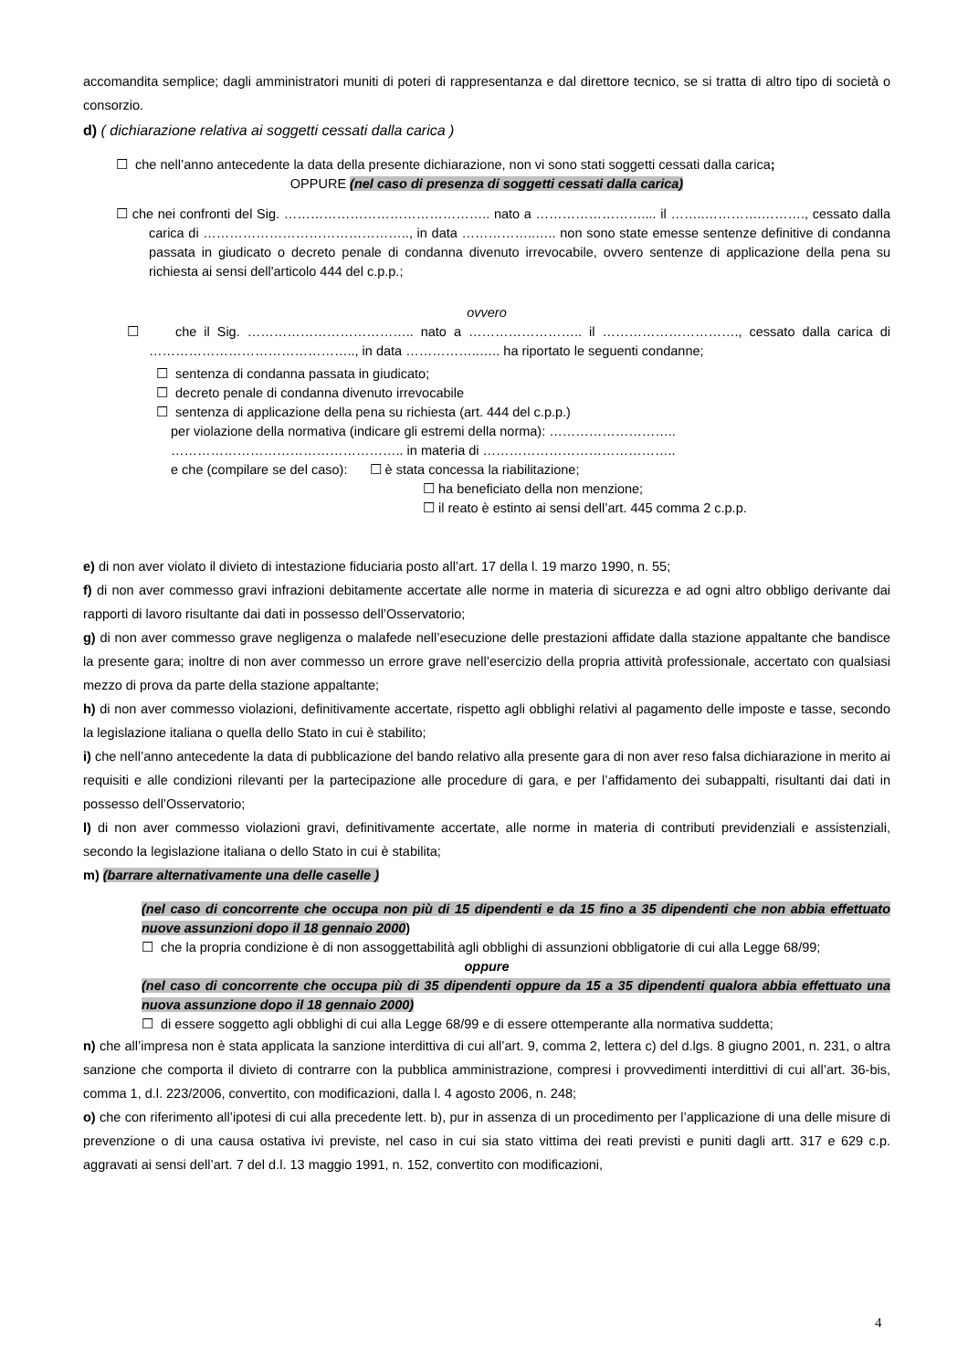accomandita semplice; dagli amministratori muniti di poteri di rappresentanza e dal direttore tecnico, se si tratta di altro tipo di società o consorzio.
d) ( dichiarazione relativa ai soggetti cessati dalla carica )
☐ che nell’anno antecedente la data della presente dichiarazione, non vi sono stati soggetti cessati dalla carica;
OPPURE (nel caso di presenza di soggetti cessati dalla carica)
☐ che nei confronti del Sig. ……………………………………….. nato a …………………….... il ……..………….………., cessato dalla carica di ……………………………………….., in data ……………..….. non sono state emesse sentenze definitive di condanna passata in giudicato o decreto penale di condanna divenuto irrevocabile, ovvero sentenze di applicazione della pena su richiesta ai sensi dell'articolo 444 del c.p.p.;
ovvero
☐ che il Sig. ……………………………….. nato a …………………….. il …………………………., cessato dalla carica di ……………………………………….., in data ……………..….. ha riportato le seguenti condanne;
☐ sentenza di condanna passata in giudicato;
☐ decreto penale di condanna divenuto irrevocabile
☐ sentenza di applicazione della pena su richiesta (art. 444 del c.p.p.)
per violazione della normativa (indicare gli estremi della norma): ………………………..
…………………………………………….. in materia di ……………………………………..
e che (compilare se del caso): ☐ è stata concessa la riabilitazione;
☐ ha beneficiato della non menzione;
☐ il reato è estinto ai sensi dell’art. 445 comma 2 c.p.p.
e) di non aver violato il divieto di intestazione fiduciaria posto all’art. 17 della l. 19 marzo 1990, n. 55;
f) di non aver commesso gravi infrazioni debitamente accertate alle norme in materia di sicurezza e ad ogni altro obbligo derivante dai rapporti di lavoro risultante dai dati in possesso dell’Osservatorio;
g) di non aver commesso grave negligenza o malafede nell’esecuzione delle prestazioni affidate dalla stazione appaltante che bandisce la presente gara; inoltre di non aver commesso un errore grave nell’esercizio della propria attività professionale, accertato con qualsiasi mezzo di prova da parte della stazione appaltante;
h) di non aver commesso violazioni, definitivamente accertate, rispetto agli obblighi relativi al pagamento delle imposte e tasse, secondo la legislazione italiana o quella dello Stato in cui è stabilito;
i) che nell’anno antecedente la data di pubblicazione del bando relativo alla presente gara di non aver reso falsa dichiarazione in merito ai requisiti e alle condizioni rilevanti per la partecipazione alle procedure di gara, e per l’affidamento dei subappalti, risultanti dai dati in possesso dell’Osservatorio;
l) di non aver commesso violazioni gravi, definitivamente accertate, alle norme in materia di contributi previdenziali e assistenziali, secondo la legislazione italiana o dello Stato in cui è stabilita;
m) (barrare alternativamente una delle caselle )
(nel caso di concorrente che occupa non più di 15 dipendenti e da 15 fino a 35 dipendenti che non abbia effettuato nuove assunzioni dopo il 18 gennaio 2000)
☐ che la propria condizione è di non assoggettabilità agli obblighi di assunzioni obbligatorie di cui alla Legge 68/99;
oppure
(nel caso di concorrente che occupa più di 35 dipendenti oppure da 15 a 35 dipendenti qualora abbia effettuato una nuova assunzione dopo il 18 gennaio 2000)
☐ di essere soggetto agli obblighi di cui alla Legge 68/99 e di essere ottemperante alla normativa suddetta;
n) che all’impresa non è stata applicata la sanzione interdittiva di cui all’art. 9, comma 2, lettera c) del d.lgs. 8 giugno 2001, n. 231, o altra sanzione che comporta il divieto di contrarre con la pubblica amministrazione, compresi i provvedimenti interdittivi di cui all’art. 36-bis, comma 1, d.l. 223/2006, convertito, con modificazioni, dalla l. 4 agosto 2006, n. 248;
o) che con riferimento all’ipotesi di cui alla precedente lett. b), pur in assenza di un procedimento per l’applicazione di una delle misure di prevenzione o di una causa ostativa ivi previste, nel caso in cui sia stato vittima dei reati previsti e puniti dagli artt. 317 e 629 c.p. aggravati ai sensi dell’art. 7 del d.l. 13 maggio 1991, n. 152, convertito con modificazioni,
4